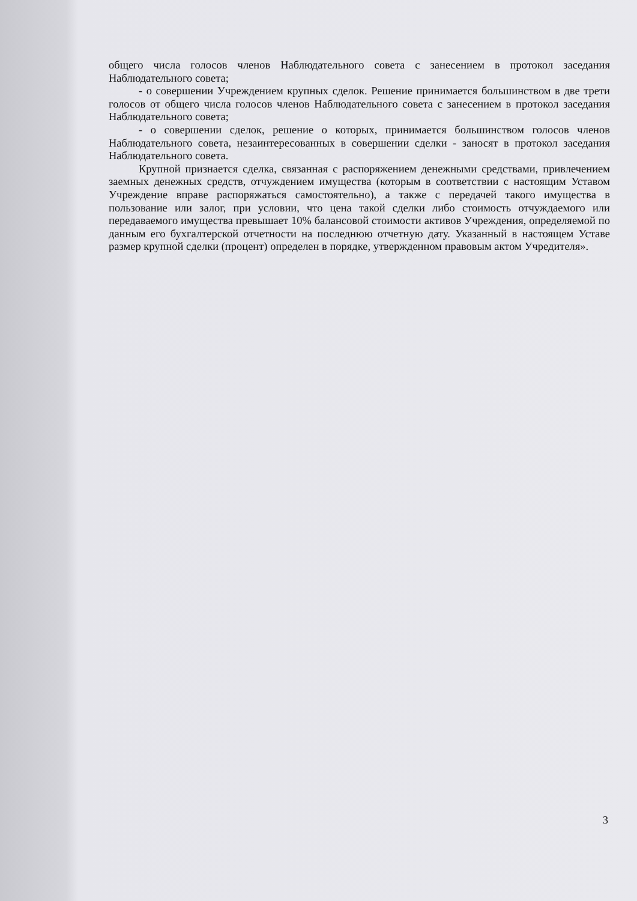общего числа голосов членов Наблюдательного совета с занесением в протокол заседания Наблюдательного совета;
- о совершении Учреждением крупных сделок. Решение принимается большинством в две трети голосов от общего числа голосов членов Наблюдательного совета с занесением в протокол заседания Наблюдательного совета;
- о совершении сделок, решение о которых, принимается большинством голосов членов Наблюдательного совета, незаинтересованных в совершении сделки - заносят в протокол заседания Наблюдательного совета.
Крупной признается сделка, связанная с распоряжением денежными средствами, привлечением заемных денежных средств, отчуждением имущества (которым в соответствии с настоящим Уставом Учреждение вправе распоряжаться самостоятельно), а также с передачей такого имущества в пользование или залог, при условии, что цена такой сделки либо стоимость отчуждаемого или передаваемого имущества превышает 10% балансовой стоимости активов Учреждения, определяемой по данным его бухгалтерской отчетности на последнюю отчетную дату. Указанный в настоящем Уставе размер крупной сделки (процент) определен в порядке, утвержденном правовым актом Учредителя».
3